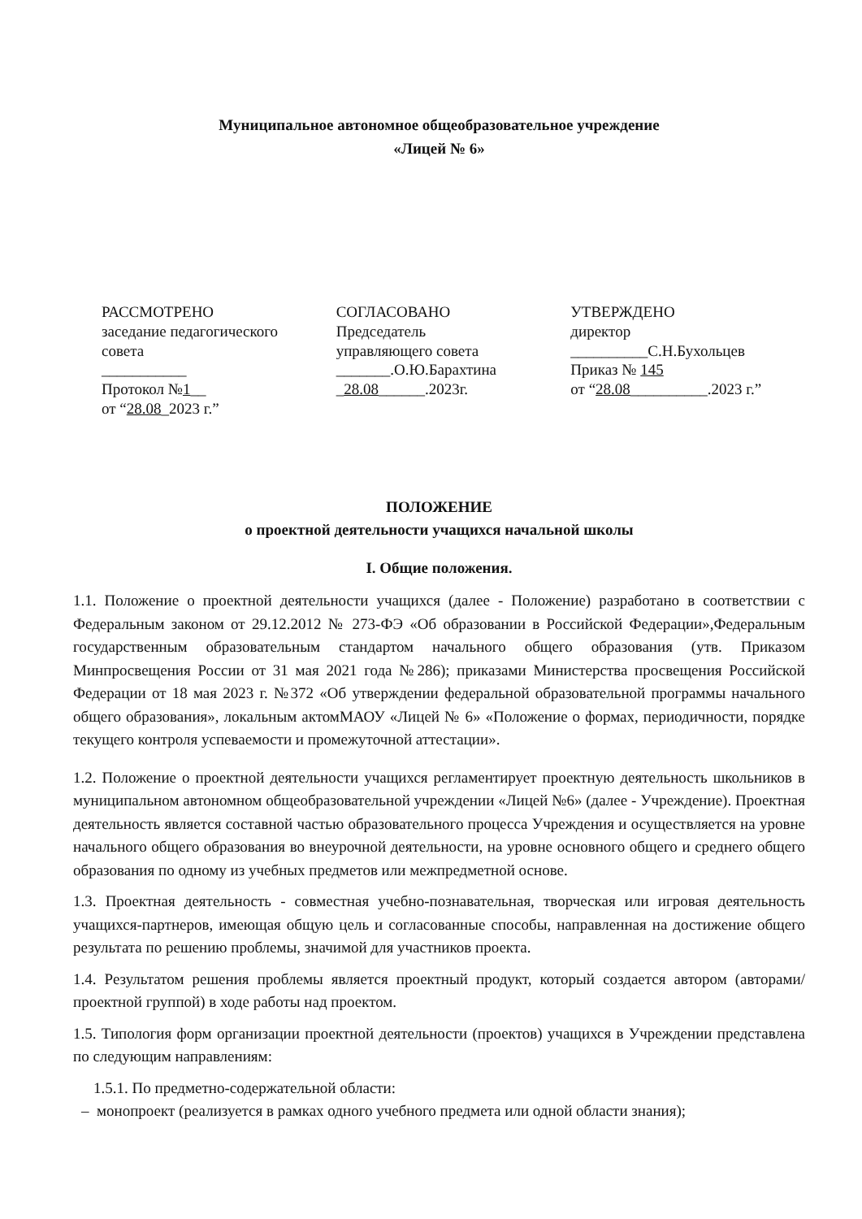Муниципальное автономное общеобразовательное учреждение
«Лицей № 6»
РАССМОТРЕНО
заседание педагогического
совета
___________
Протокол №1__
от “28.08_2023 г.”
СОГЛАСОВАНО
Председатель
управляющего совета
_______.О.Ю.Барахтина
_28.08______.2023г.
УТВЕРЖДЕНО
директор
__________С.Н.Бухольцев
Приказ № 145
от “28.08__________.2023 г.”
ПОЛОЖЕНИЕ
о проектной деятельности учащихся начальной школы
I. Общие положения.
1.1. Положение о проектной деятельности учащихся (далее - Положение) разработано в соответствии с Федеральным законом от 29.12.2012 № 273-ФЭ «Об образовании в Российской Федерации»,Федеральным государственным образовательным стандартом начального общего образования (утв. Приказом Минпросвещения России от 31 мая 2021 года №286); приказами Министерства просвещения Российской Федерации от 18 мая 2023 г. №372 «Об утверждении федеральной образовательной программы начального общего образования», локальным актомМАОУ «Лицей № 6» «Положение о формах, периодичности, порядке текущего контроля успеваемости и промежуточной аттестации».
1.2. Положение о проектной деятельности учащихся регламентирует проектную деятельность школьников в муниципальном автономном общеобразовательной учреждении «Лицей №6» (далее - Учреждение). Проектная деятельность является составной частью образовательного процесса Учреждения и осуществляется на уровне начального общего образования во внеурочной деятельности, на уровне основного общего и среднего общего образования по одному из учебных предметов или межпредметной основе.
1.3. Проектная деятельность - совместная учебно-познавательная, творческая или игровая деятельность учащихся-партнеров, имеющая общую цель и согласованные способы, направленная на достижение общего результата по решению проблемы, значимой для участников проекта.
1.4. Результатом решения проблемы является проектный продукт, который создается автором (авторами/проектной группой) в ходе работы над проектом.
1.5. Типология форм организации проектной деятельности (проектов) учащихся в Учреждении представлена по следующим направлениям:
1.5.1. По предметно-содержательной области:
– монопроект (реализуется в рамках одного учебного предмета или одной области знания);